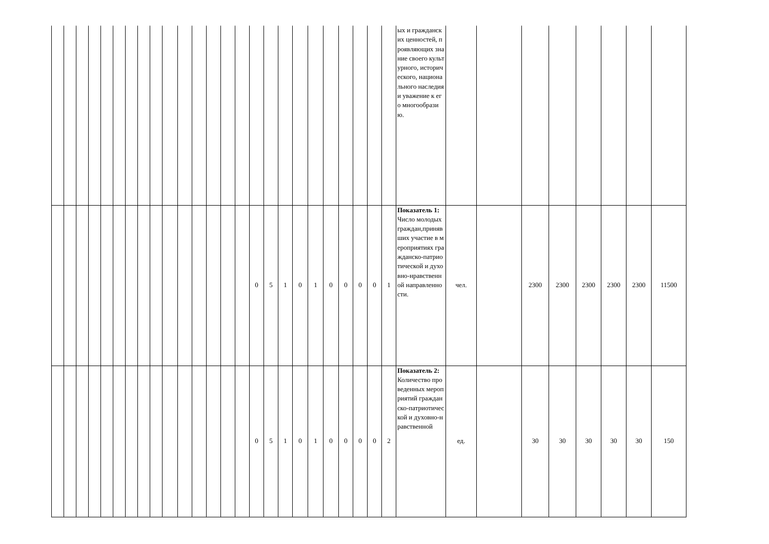| | | | | | | | | | | | | | | | | | | | | | | | | | ых и гражданских ценностей, проявляющих знание своего культурного, исторического, национального наследия и уважение к его многообразию. | | | | | | | | |
| | | | | | | | | | | | | | | | 0 | 5 | 1 | 0 | 1 | 0 | 0 | 0 | 0 | 1 | Показатель 1: Число молодых граждан,принявших участие в мероприятиях гражданско-патриотической и духовно-нравственной направленности. | чел. | | 2300 | 2300 | 2300 | 2300 | 2300 | 11500 |
| | | | | | | | | | | | | | | | 0 | 5 | 1 | 0 | 1 | 0 | 0 | 0 | 0 | 2 | Показатель 2: Количество проведенных мероприятий гражданско-патриотической и духовно-нравственной | ед. | | 30 | 30 | 30 | 30 | 30 | 150 |